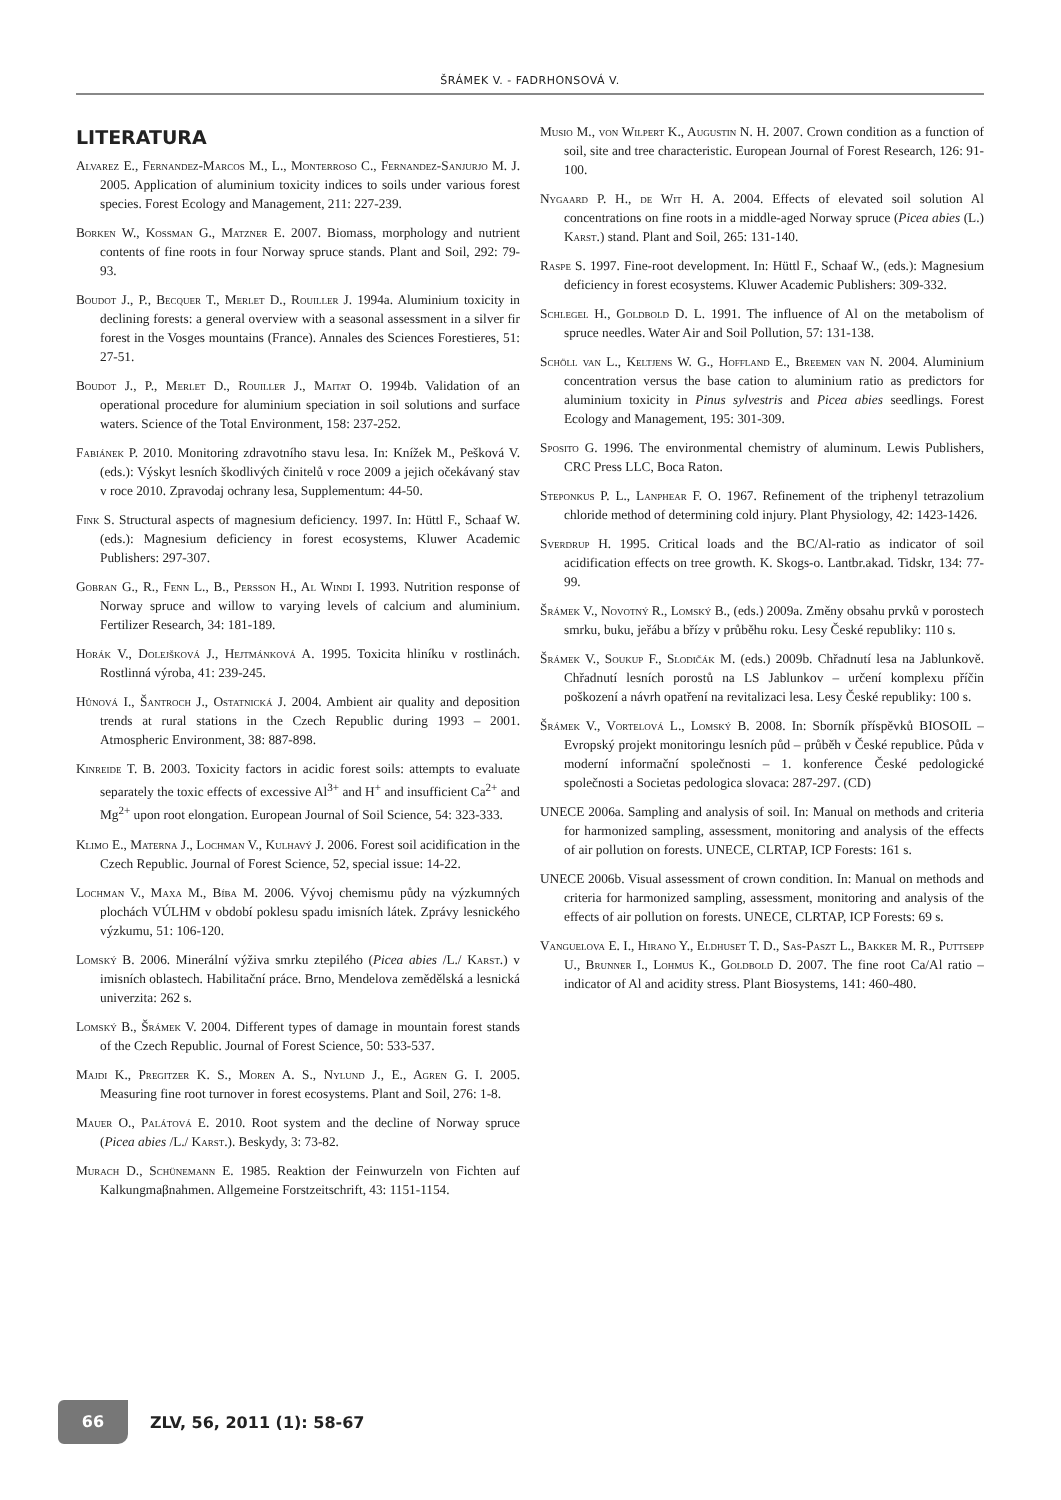ŠRÁMEK V. - FADRHONSOVÁ V.
LITERATURA
Alvarez E., Fernandez-Marcos M., L., Monterroso C., Fernandez-Sanjurjo M. J. 2005. Application of aluminium toxicity indices to soils under various forest species. Forest Ecology and Management, 211: 227-239.
Borken W., Kossman G., Matzner E. 2007. Biomass, morphology and nutrient contents of fine roots in four Norway spruce stands. Plant and Soil, 292: 79-93.
Boudot J., P., Becquer T., Merlet D., Rouiller J. 1994a. Aluminium toxicity in declining forests: a general overview with a seasonal assessment in a silver fir forest in the Vosges mountains (France). Annales des Sciences Forestieres, 51: 27-51.
Boudot J., P., Merlet D., Rouiller J., Maitat O. 1994b. Validation of an operational procedure for aluminium speciation in soil solutions and surface waters. Science of the Total Environment, 158: 237-252.
Fabiánek P. 2010. Monitoring zdravotního stavu lesa. In: Knížek M., Pešková V. (eds.): Výskyt lesních škodlivých činitelů v roce 2009 a jejich očekávaný stav v roce 2010. Zpravodaj ochrany lesa, Supplementum: 44-50.
Fink S. Structural aspects of magnesium deficiency. 1997. In: Hüttl F., Schaaf W. (eds.): Magnesium deficiency in forest ecosystems, Kluwer Academic Publishers: 297-307.
Gobran G., R., Fenn L., B., Persson H., Al Windi I. 1993. Nutrition response of Norway spruce and willow to varying levels of calcium and aluminium. Fertilizer Research, 34: 181-189.
Horák V., Dolejšková J., Hejtmánková A. 1995. Toxicita hliníku v rostlinách. Rostlinná výroba, 41: 239-245.
Hůnová I., Šantroch J., Ostatnická J. 2004. Ambient air quality and deposition trends at rural stations in the Czech Republic during 1993 – 2001. Atmospheric Environment, 38: 887-898.
Kinreide T. B. 2003. Toxicity factors in acidic forest soils: attempts to evaluate separately the toxic effects of excessive Al<sup>3+</sup> and H<sup>+</sup> and insufficient Ca<sup>2+</sup> and Mg<sup>2+</sup> upon root elongation. European Journal of Soil Science, 54: 323-333.
Klimo E., Materna J., Lochman V., Kulhavý J. 2006. Forest soil acidification in the Czech Republic. Journal of Forest Science, 52, special issue: 14-22.
Lochman V., Maxa M., Bíba M. 2006. Vývoj chemismu půdy na výzkumných plochách VÚLHM v období poklesu spadu imisních látek. Zprávy lesnického výzkumu, 51: 106-120.
Lomský B. 2006. Minerální výživa smrku ztepilého (Picea abies /L./ Karst.) v imisních oblastech. Habilitační práce. Brno, Mendelova zemědělská a lesnická univerzita: 262 s.
Lomský B., Šrámek V. 2004. Different types of damage in mountain forest stands of the Czech Republic. Journal of Forest Science, 50: 533-537.
Majdi K., Pregitzer K. S., Moren A. S., Nylund J., E., Agren G. I. 2005. Measuring fine root turnover in forest ecosystems. Plant and Soil, 276: 1-8.
Mauer O., Palátová E. 2010. Root system and the decline of Norway spruce (Picea abies /L./ Karst.). Beskydy, 3: 73-82.
Murach D., Schünemann E. 1985. Reaktion der Feinwurzeln von Fichten auf Kalkungmaβnahmen. Allgemeine Forstzeitschrift, 43: 1151-1154.
Musio M., von Wilpert K., Augustin N. H. 2007. Crown condition as a function of soil, site and tree characteristic. European Journal of Forest Research, 126: 91-100.
Nygaard P. H., de Wit H. A. 2004. Effects of elevated soil solution Al concentrations on fine roots in a middle-aged Norway spruce (Picea abies (L.) Karst.) stand. Plant and Soil, 265: 131-140.
Raspe S. 1997. Fine-root development. In: Hüttl F., Schaaf W., (eds.): Magnesium deficiency in forest ecosystems. Kluwer Academic Publishers: 309-332.
Schlegel H., Goldbold D. L. 1991. The influence of Al on the metabolism of spruce needles. Water Air and Soil Pollution, 57: 131-138.
Schöll van L., Keltjens W. G., Hoffland E., Breemen van N. 2004. Aluminium concentration versus the base cation to aluminium ratio as predictors for aluminium toxicity in Pinus sylvestris and Picea abies seedlings. Forest Ecology and Management, 195: 301-309.
Sposito G. 1996. The environmental chemistry of aluminum. Lewis Publishers, CRC Press LLC, Boca Raton.
Steponkus P. L., Lanphear F. O. 1967. Refinement of the triphenyl tetrazolium chloride method of determining cold injury. Plant Physiology, 42: 1423-1426.
Sverdrup H. 1995. Critical loads and the BC/Al-ratio as indicator of soil acidification effects on tree growth. K. Skogs-o. Lantbr.akad. Tidskr, 134: 77-99.
Šrámek V., Novotný R., Lomský B., (eds.) 2009a. Změny obsahu prvků v porostech smrku, buku, jeřábu a břízy v průběhu roku. Lesy České republiky: 110 s.
Šrámek V., Soukup F., Slodičák M. (eds.) 2009b. Chřadnutí lesa na Jablunkově. Chřadnutí lesních porostů na LS Jablunkov – určení komplexu příčin poškození a návrh opatření na revitalizaci lesa. Lesy České republiky: 100 s.
Šrámek V., Vortelová L., Lomský B. 2008. In: Sborník příspěvků BIOSOIL – Evropský projekt monitoringu lesních půd – průběh v České republice. Půda v moderní informační společnosti – 1. konference České pedologické společnosti a Societas pedologica slovaca: 287-297. (CD)
UNECE 2006a. Sampling and analysis of soil. In: Manual on methods and criteria for harmonized sampling, assessment, monitoring and analysis of the effects of air pollution on forests. UNECE, CLRTAP, ICP Forests: 161 s.
UNECE 2006b. Visual assessment of crown condition. In: Manual on methods and criteria for harmonized sampling, assessment, monitoring and analysis of the effects of air pollution on forests. UNECE, CLRTAP, ICP Forests: 69 s.
Vanguelova E. I., Hirano Y., Eldhuset T. D., Sas-Paszt L., Bakker M. R., Puttsepp U., Brunner I., Lohmus K., Goldbold D. 2007. The fine root Ca/Al ratio – indicator of Al and acidity stress. Plant Biosystems, 141: 460-480.
66
ZLV, 56, 2011 (1): 58-67